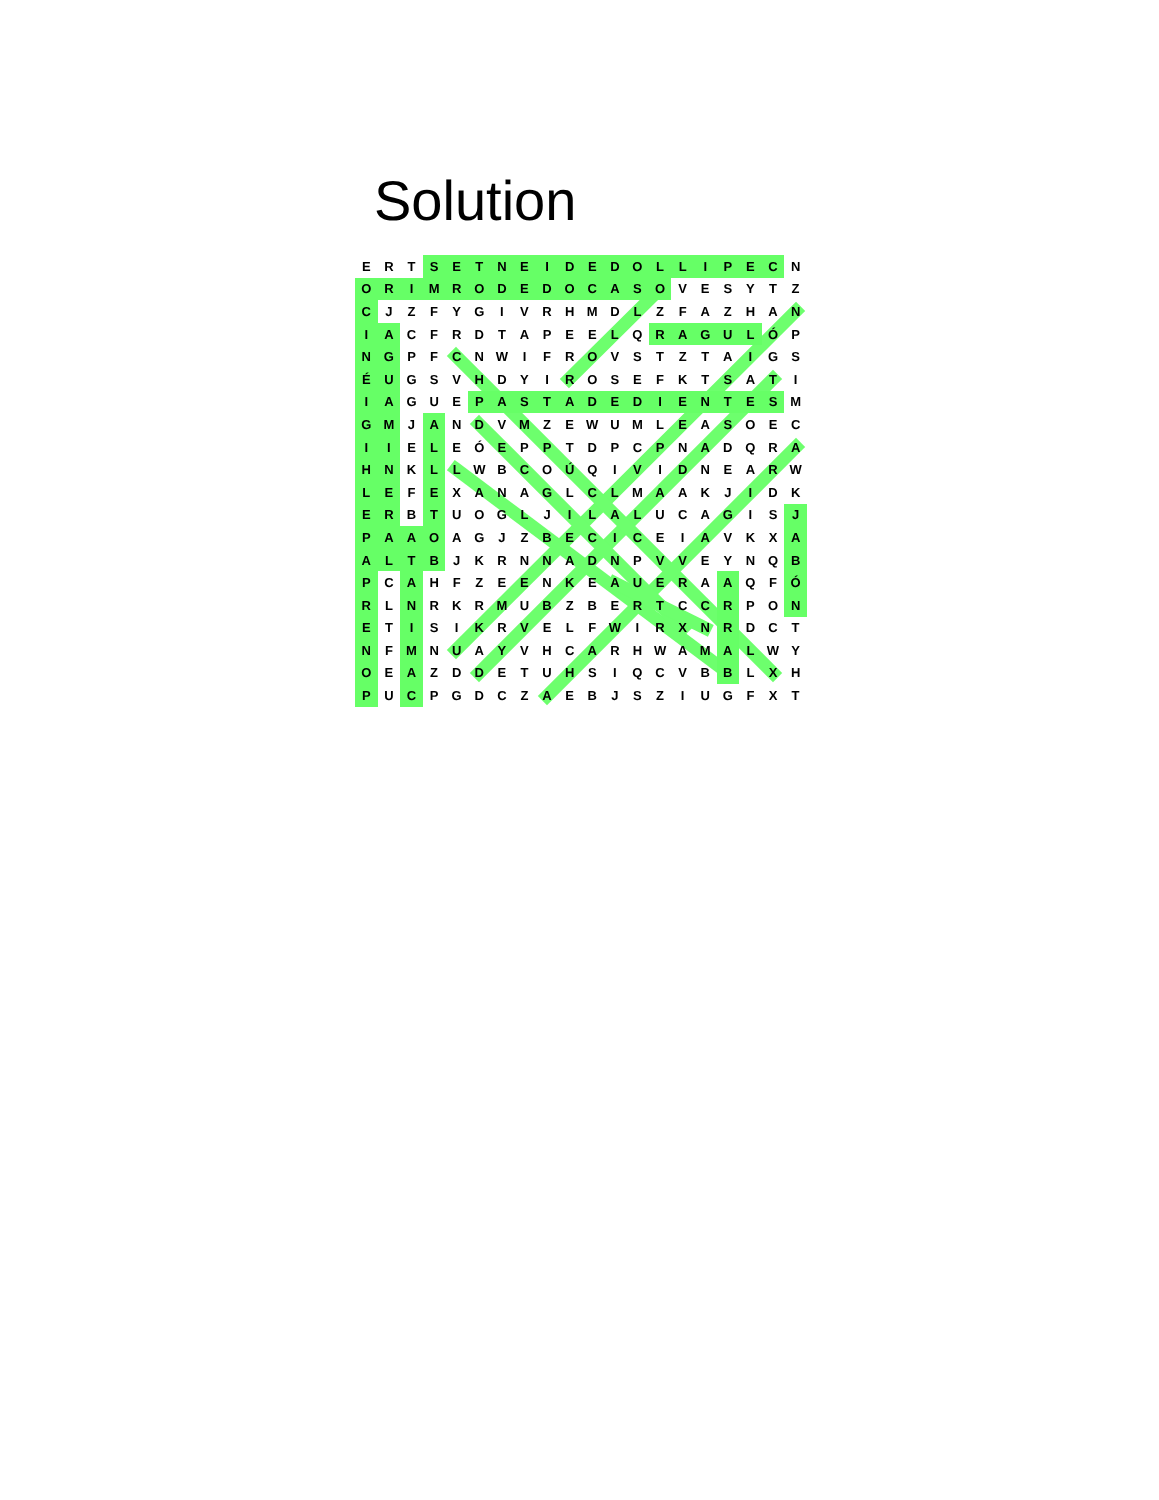Solution
| E | R | T | S | E | T | N | E | I | D | E | D | O | L | L | I | P | E | C | N |
| O | R | I | M | R | O | D | E | D | O | C | A | S | O | V | E | S | Y | T | Z |
| C | J | Z | F | Y | G | I | V | R | H | M | D | L | Z | F | A | Z | H | A | N |
| I | A | C | F | R | D | T | A | P | E | E | L | Q | R | A | G | U | L | Ó | P |
| N | G | P | F | C | N | W | I | F | R | O | V | S | T | Z | T | A | I | G | S |
| É | U | G | S | V | H | D | Y | I | R | O | S | E | F | K | T | S | A | T | I |
| I | A | G | U | E | P | A | S | T | A | D | E | D | I | E | N | T | E | S | M |
| G | M | J | A | N | D | V | M | Z | E | W | U | M | L | E | A | S | O | E | C |
| I | I | E | L | E | Ó | E | P | P | T | D | P | C | P | N | A | D | Q | R | A |
| H | N | K | L | L | W | B | C | O | Ú | Q | I | V | I | D | N | E | A | R | W |
| L | E | F | E | X | A | N | A | G | L | C | L | M | A | A | K | J | I | D | K |
| E | R | B | T | U | O | G | L | J | I | L | A | L | U | C | A | G | I | S | J |
| P | A | A | O | A | G | J | Z | B | E | C | I | C | E | I | A | V | K | X | A |
| A | L | T | B | J | K | R | N | N | A | D | N | P | V | V | E | Y | N | Q | B |
| P | C | A | H | F | Z | E | E | N | K | E | A | U | E | R | A | A | Q | F | Ó |
| R | L | N | R | K | R | M | U | B | Z | B | E | R | T | C | C | R | P | O | N |
| E | T | I | S | I | K | R | V | E | L | F | W | I | R | X | N | R | D | C | T |
| N | F | M | N | U | A | Y | V | H | C | A | R | H | W | A | M | A | L | W | Y |
| O | E | A | Z | D | D | E | T | U | H | S | I | Q | C | V | B | B | L | X | H |
| P | U | C | P | G | D | C | Z | A | E | B | J | S | Z | I | U | G | F | X | T |